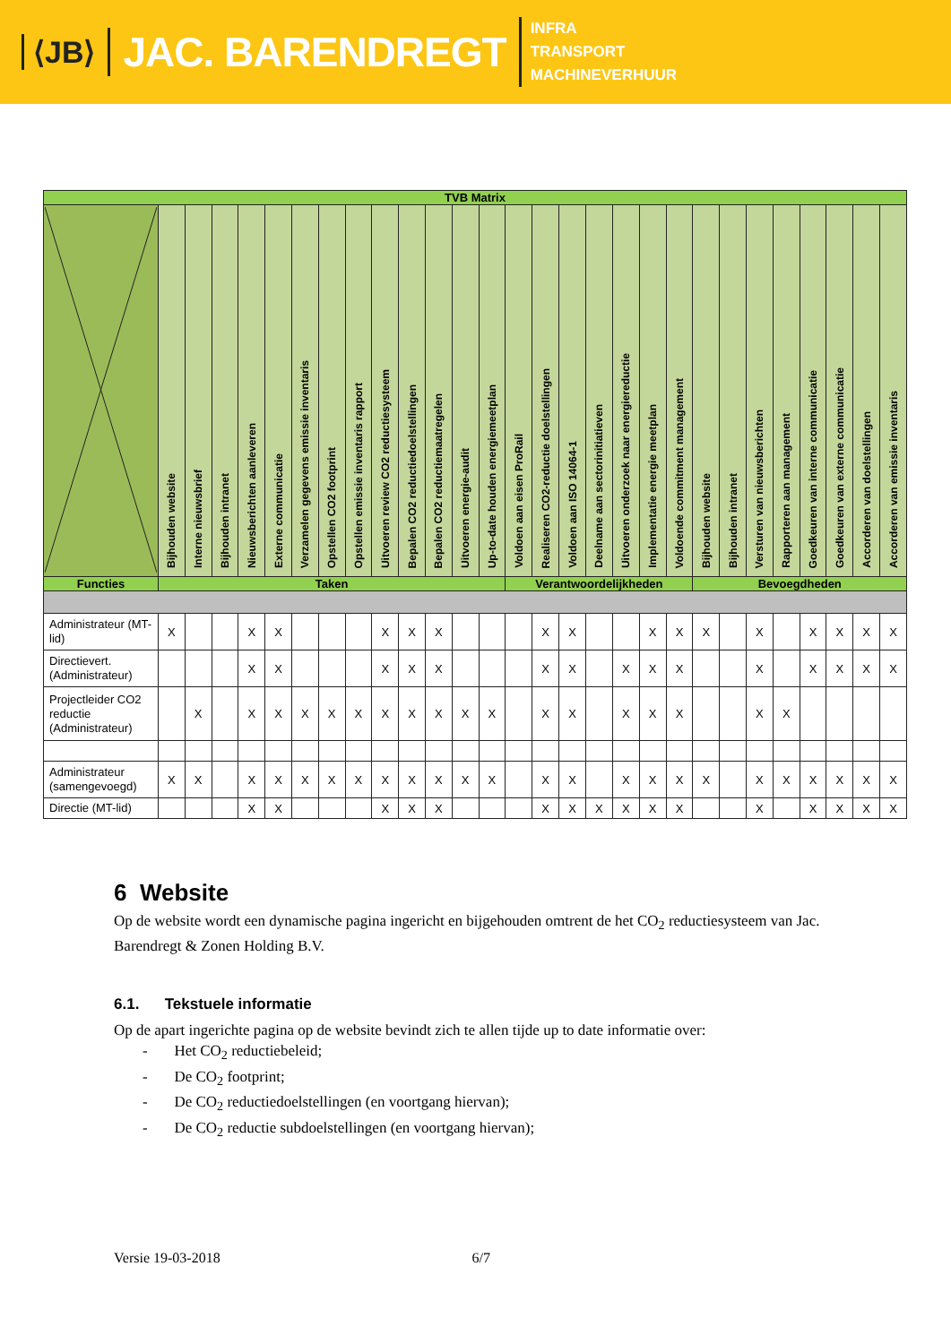⟨JB⟩
JAC. BARENDREGT
INFRA
TRANSPORT
MACHINEVERHUUR
| TVB Matrix | | | | | | | | | | | | | | | | | | | | | | | | | | | | |
| --- | --- | --- | --- | --- | --- | --- | --- | --- | --- | --- | --- | --- | --- | --- | --- | --- | --- | --- | --- | --- | --- | --- | --- | --- | --- | --- | --- | --- |
| | Bijhouden website | Interne nieuwsbrief | Bijhouden intranet | Nieuwsberichten aanleveren | Externe communicatie | Verzamelen gegevens emissie inventaris | Opstellen CO2 footprint | Opstellen emissie inventaris rapport | Uitvoeren review CO2 reductiesysteem | Bepalen CO2 reductiedoelstellingen | Bepalen CO2 reductiemaatregelen | Uitvoeren energie-audit | Up-to-date houden energiemeetplan | Voldoen aan eisen ProRail | Realiseren CO2-reductie doelstellingen | Voldoen aan ISO 14064-1 | Deelname aan sectorinitiatieven | Uitvoeren onderzoek naar energiereductie | Implementatie energie meetplan | Voldoende commitment management | Bijhouden website | Bijhouden intranet | Versturen van nieuwsberichten | Rapporteren aan management | Goedkeuren van interne communicatie | Goedkeuren van externe communicatie | Accorderen van doelstellingen | Accorderen van emissie inventaris |
| Functies | Taken | | | | | | | | | | | | | Verantwoordelijkheden | | | | | | | Bevoegdheden | | | | | | | |
| Administrateur (MT-lid) | X | | | X | X | | | | X | X | X | | | | X | X | | | X | X | X | | X | | X | X | X | X |
| Directievert. (Administrateur) | | | | X | X | | | | X | X | X | | | | X | X | | X | X | X | | | X | | X | X | X | X |
| Projectleider CO2 reductie (Administrateur) | | X | | X | X | X | X | X | X | X | X | X | X | | X | X | | X | X | X | | | X | X | | | | |
| Administrateur (samengevoegd) | X | X | | X | X | X | X | X | X | X | X | X | X | | X | X | | X | X | X | X | | X | X | X | X | X | X |
| Directie (MT-lid) | | | | X | X | | | | X | X | X | | | | X | X | X | X | X | X | | | X | | X | X | X | X |
6 Website
Op de website wordt een dynamische pagina ingericht en bijgehouden omtrent de het CO<sub>2</sub> reductiesysteem van Jac. Barendregt & Zonen Holding B.V.
6.1. Tekstuele informatie
Op de apart ingerichte pagina op de website bevindt zich te allen tijde up to date informatie over:
- Het CO<sub>2</sub> reductiebeleid;
- De CO<sub>2</sub> footprint;
- De CO<sub>2</sub> reductiedoelstellingen (en voortgang hiervan);
- De CO<sub>2</sub> reductie subdoelstellingen (en voortgang hiervan);
Versie 19-03-2018 6/7